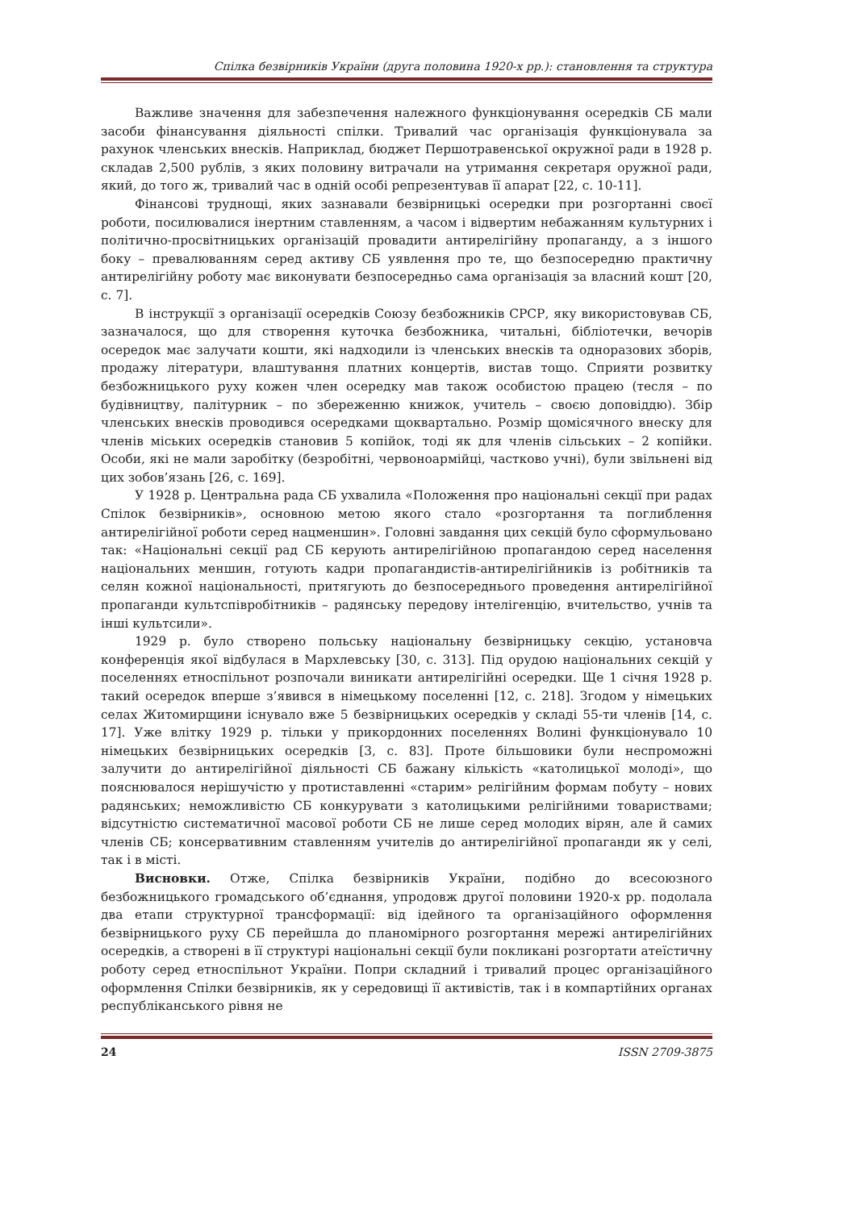Спілка безвірників України (друга половина 1920-х рр.): становлення та структура
Важливе значення для забезпечення належного функціонування осередків СБ мали засоби фінансування діяльності спілки. Тривалий час організація функціонувала за рахунок членських внесків. Наприклад, бюджет Першотравенської окружної ради в 1928 р. складав 2,500 рублів, з яких половину витрачали на утримання секретаря оружної ради, який, до того ж, тривалий час в одній особі репрезентував її апарат [22, с. 10-11].
Фінансові труднощі, яких зазнавали безвірницькі осередки при розгортанні своєї роботи, посилювалися інертним ставленням, а часом і відвертим небажанням культурних і політично-просвітницьких організацій провадити антирелігійну пропаганду, а з іншого боку – превалюванням серед активу СБ уявлення про те, що безпосередню практичну антирелігійну роботу має виконувати безпосередньо сама організація за власний кошт [20, с. 7].
В інструкції з організації осередків Союзу безбожників СРСР, яку використовував СБ, зазначалося, що для створення куточка безбожника, читальні, бібліотечки, вечорів осередок має залучати кошти, які надходили із членських внесків та одноразових зборів, продажу літератури, влаштування платних концертів, вистав тощо. Сприяти розвитку безбожницького руху кожен член осередку мав також особистою працею (тесля – по будівництву, палітурник – по збереженню книжок, учитель – своєю доповіддю). Збір членських внесків проводився осередками щоквартально. Розмір щомісячного внеску для членів міських осередків становив 5 копійок, тоді як для членів сільських – 2 копійки. Особи, які не мали заробітку (безробітні, червоноармійці, частково учні), були звільнені від цих зобов’язань [26, с. 169].
У 1928 р. Центральна рада СБ ухвалила «Положення про національні секції при радах Спілок безвірників», основною метою якого стало «розгортання та поглиблення антирелігійної роботи серед нацменшин». Головні завдання цих секцій було сформульовано так: «Національні секції рад СБ керують антирелігійною пропагандою серед населення національних меншин, готують кадри пропагандистів-антирелігійників із робітників та селян кожної національності, притягують до безпосереднього проведення антирелігійної пропаганди культспівробітників – радянську передову інтелігенцію, вчительство, учнів та інші культсили».
1929 р. було створено польську національну безвірницьку секцію, установча конференція якої відбулася в Мархлевську [30, с. 313]. Під орудою національних секцій у поселеннях етноспільнот розпочали виникати антирелігійні осередки. Ще 1 січня 1928 р. такий осередок вперше з’явився в німецькому поселенні [12, с. 218]. Згодом у німецьких селах Житомирщини існувало вже 5 безвірницьких осередків у складі 55-ти членів [14, с. 17]. Уже влітку 1929 р. тільки у прикордонних поселеннях Волині функціонувало 10 німецьких безвірницьких осередків [3, с. 83]. Проте більшовики були неспроможні залучити до антирелігійної діяльності СБ бажану кількість «католицької молоді», що пояснювалося нерішучістю у протиставленні «старим» релігійним формам побуту – нових радянських; неможливістю СБ конкурувати з католицькими релігійними товариствами; відсутністю систематичної масової роботи СБ не лише серед молодих вірян, але й самих членів СБ; консервативним ставленням учителів до антирелігійної пропаганди як у селі, так і в місті.
Висновки. Отже, Спілка безвірників України, подібно до всесоюзного безбожницького громадського об’єднання, упродовж другої половини 1920-х рр. подолала два етапи структурної трансформації: від ідейного та організаційного оформлення безвірницького руху СБ перейшла до планомірного розгортання мережі антирелігійних осередків, а створені в її структурі національні секції були покликані розгортати атеїстичну роботу серед етноспільнот України. Попри складний і тривалий процес організаційного оформлення Спілки безвірників, як у середовищі її активістів, так і в компартійних органах республіканського рівня не
24 ISSN 2709-3875